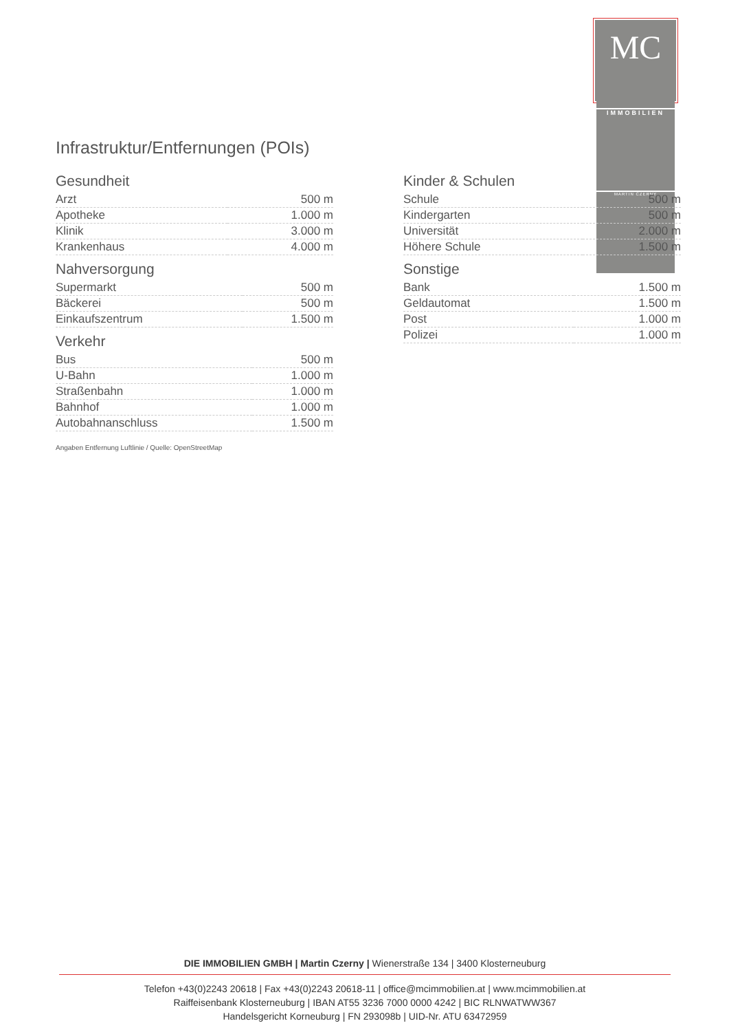MC
IMMOBILIEN
MARTIN CZERNY
Infrastruktur/Entfernungen (POIs)
Gesundheit
| Arzt | 500 m |
| Apotheke | 1.000 m |
| Klinik | 3.000 m |
| Krankenhaus | 4.000 m |
Nahversorgung
| Supermarkt | 500 m |
| Bäckerei | 500 m |
| Einkaufszentrum | 1.500 m |
Verkehr
| Bus | 500 m |
| U-Bahn | 1.000 m |
| Straßenbahn | 1.000 m |
| Bahnhof | 1.000 m |
| Autobahnanschluss | 1.500 m |
Kinder & Schulen
| Schule | 500 m |
| Kindergarten | 500 m |
| Universität | 2.000 m |
| Höhere Schule | 1.500 m |
Sonstige
| Bank | 1.500 m |
| Geldautomat | 1.500 m |
| Post | 1.000 m |
| Polizei | 1.000 m |
Angaben Entfernung Luftlinie / Quelle: OpenStreetMap
DIE IMMOBILIEN GMBH | Martin Czerny | Wienerstraße 134 | 3400 Klosterneuburg
Telefon +43(0)2243 20618 | Fax +43(0)2243 20618-11 | office@mcimmobilien.at | www.mcimmobilien.at
Raiffeisenbank Klosterneuburg | IBAN AT55 3236 7000 0000 4242 | BIC RLNWATWW367
Handelsgericht Korneuburg | FN 293098b | UID-Nr. ATU 63472959